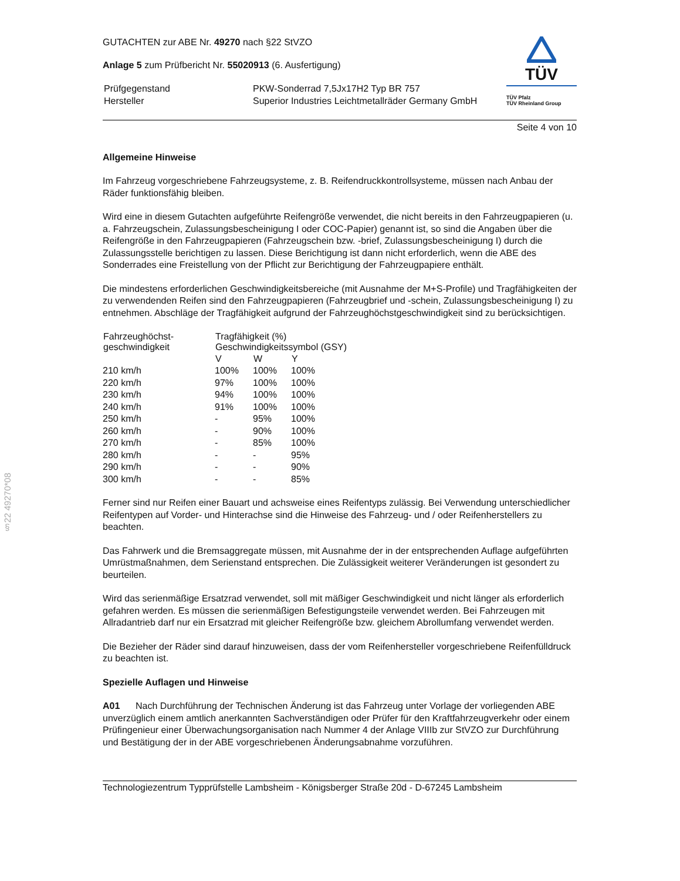§22 49270*08
GUTACHTEN zur ABE Nr. 49270 nach §22 StVZO
Anlage 5 zum Prüfbericht Nr. 55020913 (6. Ausfertigung)
| Prüfgegenstand Hersteller | PKW-Sonderrad 7,5Jx17H2 Typ BR 757 Superior Industries Leichtmetallräder Germany GmbH |
TÜV
TÜV Pfalz
TÜV Rheinland Group
Seite 4 von 10
Allgemeine Hinweise
Im Fahrzeug vorgeschriebene Fahrzeugsysteme, z. B. Reifendruckkontrollsysteme, müssen nach Anbau der Räder funktionsfähig bleiben.
Wird eine in diesem Gutachten aufgeführte Reifengröße verwendet, die nicht bereits in den Fahrzeugpapieren (u. a. Fahrzeugschein, Zulassungsbescheinigung I oder COC-Papier) genannt ist, so sind die Angaben über die Reifengröße in den Fahrzeugpapieren (Fahrzeugschein bzw. -brief, Zulassungsbescheinigung I) durch die Zulassungsstelle berichtigen zu lassen. Diese Berichtigung ist dann nicht erforderlich, wenn die ABE des Sonderrades eine Freistellung von der Pflicht zur Berichtigung der Fahrzeugpapiere enthält.
Die mindestens erforderlichen Geschwindigkeitsbereiche (mit Ausnahme der M+S-Profile) und Tragfähigkeiten der zu verwendenden Reifen sind den Fahrzeugpapieren (Fahrzeugbrief und -schein, Zulassungsbescheinigung I) zu entnehmen. Abschläge der Tragfähigkeit aufgrund der Fahrzeughöchstgeschwindigkeit sind zu berücksichtigen.
| Fahrzeughöchst- geschwindigkeit | Tragfähigkeit (%) Geschwindigkeitssymbol (GSY) | | |
| --- | --- | --- | --- |
| | V | W | Y |
| 210 km/h | 100% | 100% | 100% |
| 220 km/h | 97% | 100% | 100% |
| 230 km/h | 94% | 100% | 100% |
| 240 km/h | 91% | 100% | 100% |
| 250 km/h | - | 95% | 100% |
| 260 km/h | - | 90% | 100% |
| 270 km/h | - | 85% | 100% |
| 280 km/h | - | - | 95% |
| 290 km/h | - | - | 90% |
| 300 km/h | - | - | 85% |
Ferner sind nur Reifen einer Bauart und achsweise eines Reifentyps zulässig. Bei Verwendung unterschiedlicher Reifentypen auf Vorder- und Hinterachse sind die Hinweise des Fahrzeug- und / oder Reifenherstellers zu beachten.
Das Fahrwerk und die Bremsaggregate müssen, mit Ausnahme der in der entsprechenden Auflage aufgeführten Umrüstmaßnahmen, dem Serienstand entsprechen. Die Zulässigkeit weiterer Veränderungen ist gesondert zu beurteilen.
Wird das serienmäßige Ersatzrad verwendet, soll mit mäßiger Geschwindigkeit und nicht länger als erforderlich gefahren werden. Es müssen die serienmäßigen Befestigungsteile verwendet werden. Bei Fahrzeugen mit Allradantrieb darf nur ein Ersatzrad mit gleicher Reifengröße bzw. gleichem Abrollumfang verwendet werden.
Die Bezieher der Räder sind darauf hinzuweisen, dass der vom Reifenhersteller vorgeschriebene Reifenfülldruck zu beachten ist.
Spezielle Auflagen und Hinweise
A01 Nach Durchführung der Technischen Änderung ist das Fahrzeug unter Vorlage der vorliegenden ABE unverzüglich einem amtlich anerkannten Sachverständigen oder Prüfer für den Kraftfahrzeugverkehr oder einem Prüfingenieur einer Überwachungsorganisation nach Nummer 4 der Anlage VIIIb zur StVZO zur Durchführung und Bestätigung der in der ABE vorgeschriebenen Änderungsabnahme vorzuführen.
Technologiezentrum Typprüfstelle Lambsheim - Königsberger Straße 20d - D-67245 Lambsheim